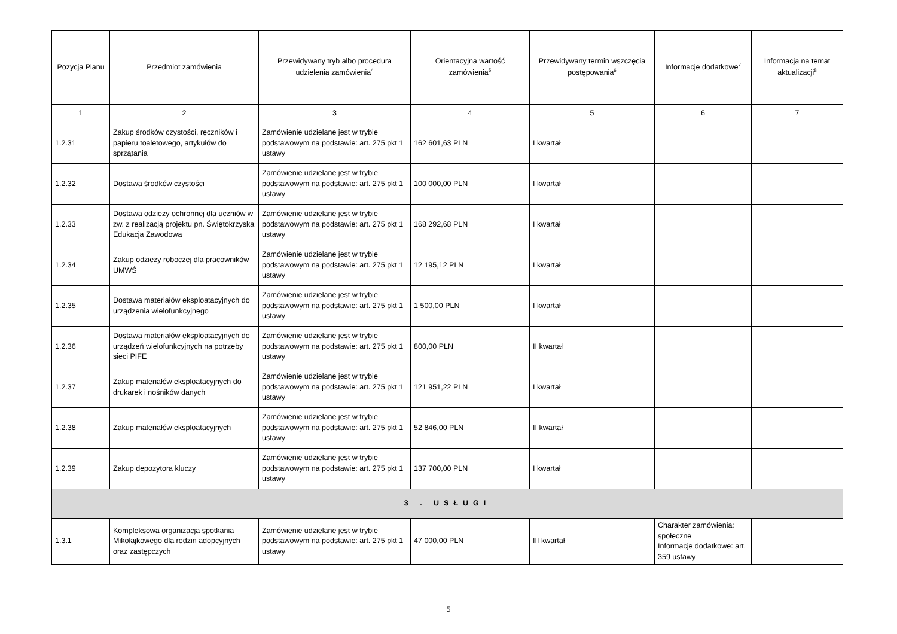| Pozycja Planu | Przedmiot zamówienia | Przewidywany tryb albo procedura udzielenia zamówienia<sup>4</sup> | Orientacyjna wartość zamówienia<sup>5</sup> | Przewidywany termin wszczęcia postępowania<sup>6</sup> | Informacje dodatkowe<sup>7</sup> | Informacja na temat aktualizacji<sup>8</sup> |
| --- | --- | --- | --- | --- | --- | --- |
| 1 | 2 | 3 | 4 | 5 | 6 | 7 |
| 1.2.31 | Zakup środków czystości, ręczników i papieru toaletowego, artykułów do sprzątania | Zamówienie udzielane jest w trybie podstawowym na podstawie: art. 275 pkt 1 ustawy | 162 601,63 PLN | I kwartał | | |
| 1.2.32 | Dostawa środków czystości | Zamówienie udzielane jest w trybie podstawowym na podstawie: art. 275 pkt 1 ustawy | 100 000,00 PLN | I kwartał | | |
| 1.2.33 | Dostawa odzieży ochronnej dla uczniów w zw. z realizacją projektu pn. Świętokrzyska Edukacja Zawodowa | Zamówienie udzielane jest w trybie podstawowym na podstawie: art. 275 pkt 1 ustawy | 168 292,68 PLN | I kwartał | | |
| 1.2.34 | Zakup odzieży roboczej dla pracowników UMWŚ | Zamówienie udzielane jest w trybie podstawowym na podstawie: art. 275 pkt 1 ustawy | 12 195,12 PLN | I kwartał | | |
| 1.2.35 | Dostawa materiałów eksploatacyjnych do urządzenia wielofunkcyjnego | Zamówienie udzielane jest w trybie podstawowym na podstawie: art. 275 pkt 1 ustawy | 1 500,00 PLN | I kwartał | | |
| 1.2.36 | Dostawa materiałów eksploatacyjnych do urządzeń wielofunkcyjnych na potrzeby sieci PIFE | Zamówienie udzielane jest w trybie podstawowym na podstawie: art. 275 pkt 1 ustawy | 800,00 PLN | II kwartał | | |
| 1.2.37 | Zakup materiałów eksploatacyjnych do drukarek i nośników danych | Zamówienie udzielane jest w trybie podstawowym na podstawie: art. 275 pkt 1 ustawy | 121 951,22 PLN | I kwartał | | |
| 1.2.38 | Zakup materiałów eksploatacyjnych | Zamówienie udzielane jest w trybie podstawowym na podstawie: art. 275 pkt 1 ustawy | 52 846,00 PLN | II kwartał | | |
| 1.2.39 | Zakup depozytora kluczy | Zamówienie udzielane jest w trybie podstawowym na podstawie: art. 275 pkt 1 ustawy | 137 700,00 PLN | I kwartał | | |
| 3 . USŁUGI | | | | | | |
| 1.3.1 | Kompleksowa organizacja spotkania Mikołajkowego dla rodzin adopcyjnych oraz zastępczych | Zamówienie udzielane jest w trybie podstawowym na podstawie: art. 275 pkt 1 ustawy | 47 000,00 PLN | III kwartał | Charakter zamówienia: społeczne Informacje dodatkowe: art. 359 ustawy | |
5